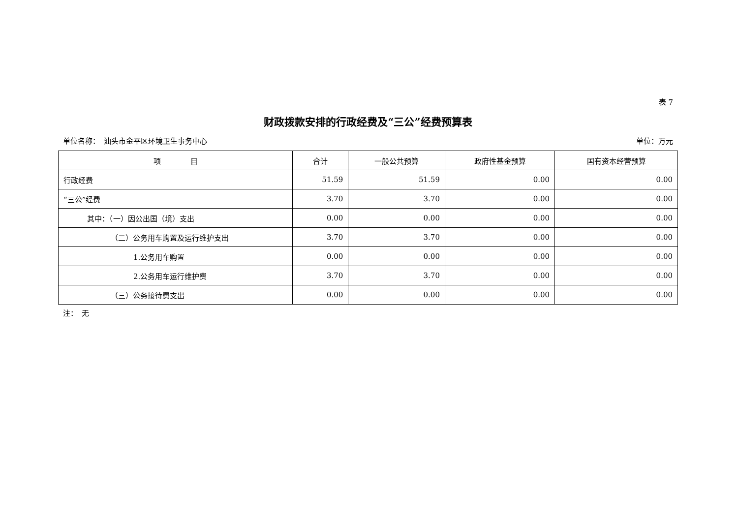表 7
财政拨款安排的行政经费及“三公”经费预算表
单位名称：　汕头市金平区环境卫生事务中心 单位：万元
| 项 目 | 合计 | 一般公共预算 | 政府性基金预算 | 国有资本经营预算 |
| --- | --- | --- | --- | --- |
| 行政经费 | 51.59 | 51.59 | 0.00 | 0.00 |
| “三公”经费 | 3.70 | 3.70 | 0.00 | 0.00 |
| 其中：（一）因公出国（境）支出 | 0.00 | 0.00 | 0.00 | 0.00 |
| （二）公务用车购置及运行维护支出 | 3.70 | 3.70 | 0.00 | 0.00 |
| 1.公务用车购置 | 0.00 | 0.00 | 0.00 | 0.00 |
| 2.公务用车运行维护费 | 3.70 | 3.70 | 0.00 | 0.00 |
| （三）公务接待费支出 | 0.00 | 0.00 | 0.00 | 0.00 |
注：　无